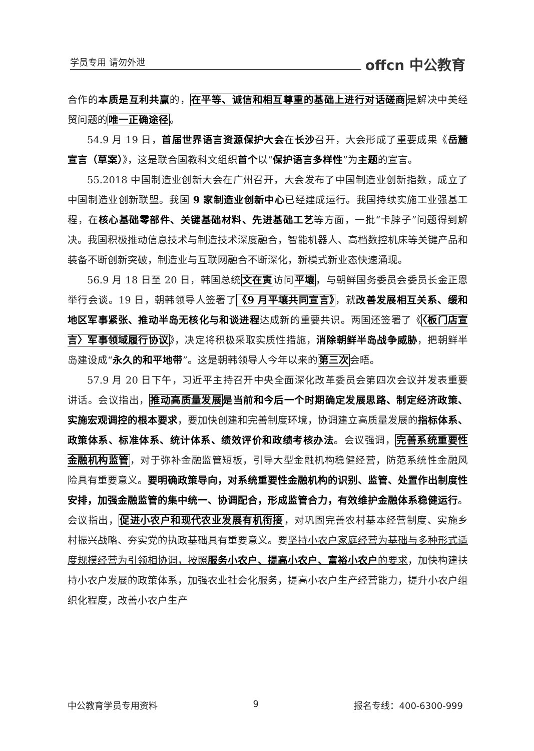学员专用 请勿外泄 offcn 中公教育
合作的本质是互利共赢的，在平等、诚信和相互尊重的基础上进行对话磋商是解决中美经贸问题的唯一正确途径。
54.9 月 19 日，首届世界语言资源保护大会在长沙召开，大会形成了重要成果《岳麓宣言（草案）》，这是联合国教科文组织首个以“保护语言多样性”为主题的宣言。
55.2018 中国制造业创新大会在广州召开，大会发布了中国制造业创新指数，成立了中国制造业创新联盟。我国 9 家制造业创新中心已经建成运行。我国持续实施工业强基工程，在核心基础零部件、关键基础材料、先进基础工艺等方面，一批“卡脖子”问题得到解决。我国积极推动信息技术与制造技术深度融合，智能机器人、高档数控机床等关键产品和装备不断创新突破，制造业与互联网融合不断深化，新模式新业态快速涌现。
56.9 月 18 日至 20 日，韩国总统文在寅访问平壤，与朝鲜国务委员会委员长金正恩举行会谈。19 日，朝韩领导人签署了《9 月平壤共同宣言》，就改善发展相互关系、缓和地区军事紧张、推动半岛无核化与和谈进程达成新的重要共识。两国还签署了《〈板门店宣言〉军事领域履行协议》，决定将积极采取实质性措施，消除朝鲜半岛战争威胁，把朝鲜半岛建设成“永久的和平地带”。这是朝韩领导人今年以来的第三次会晤。
57.9 月 20 日下午，习近平主持召开中央全面深化改革委员会第四次会议并发表重要讲话。会议指出，推动高质量发展 是当前和今后一个时期确定发展思路、制定经济政策、实施宏观调控的根本要求，要加快创建和完善制度环境，协调建立高质量发展的指标体系、政策体系、标准体系、统计体系、绩效评价和政绩考核办法。会议强调，完善系统重要性金融机构监管，对于弥补金融监管短板，引导大型金融机构稳健经营，防范系统性金融风险具有重要意义。要明确政策导向，对系统重要性金融机构的识别、监管、处置作出制度性安排，加强金融监管的集中统一、协调配合，形成监管合力，有效维护金融体系稳健运行。会议指出，促进小农户和现代农业发展有机衔接，对巩固完善农村基本经营制度、实施乡村振兴战略、夯实党的执政基础具有重要意义。要坚持小农户家庭经营为基础与多种形式适度规模经营为引领相协调，按照服务小农户、提高小农户、富裕小农户的要求，加快构建扶持小农户发展的政策体系，加强农业社会化服务，提高小农户生产经营能力，提升小农户组织化程度，改善小农户生产
中公教育学员专用资料 9 报名专线：400-6300-999